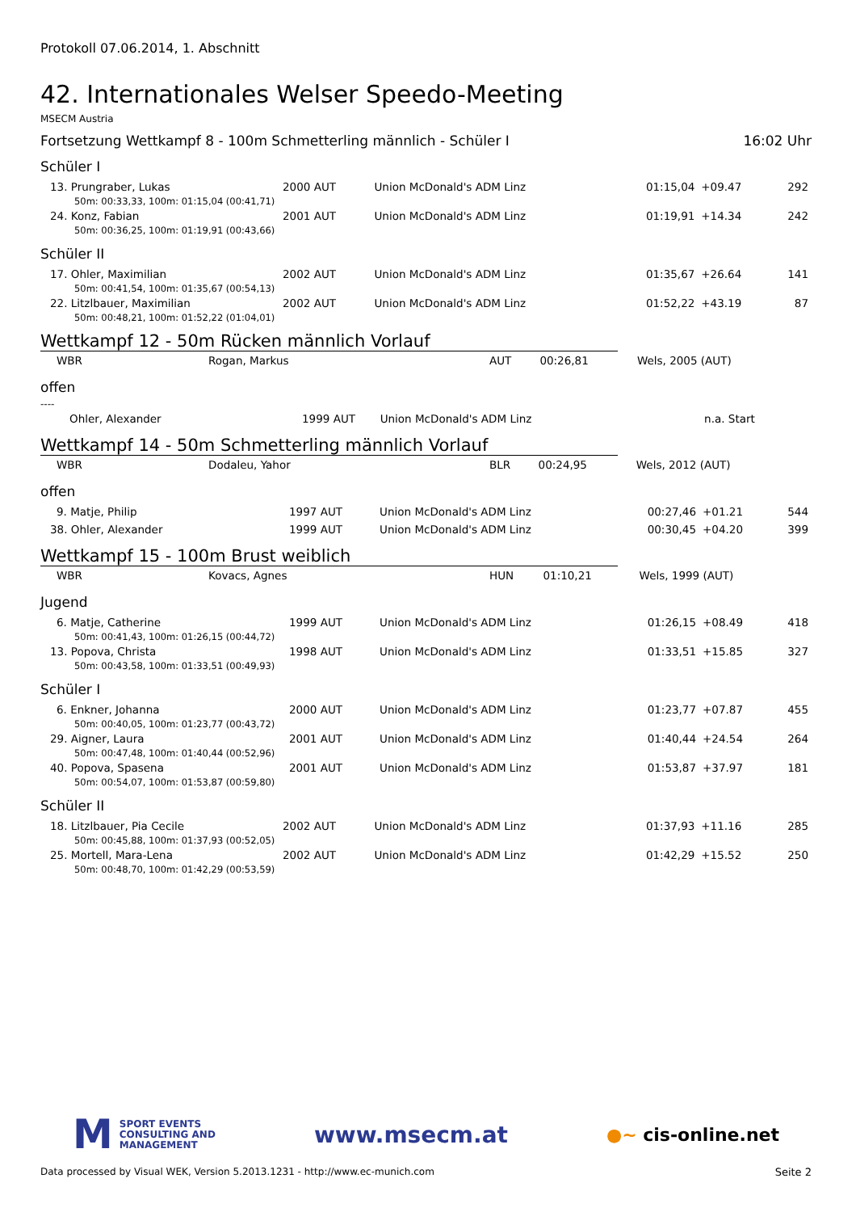Protokoll 07.06.2014, 1. Abschnitt
42. Internationales Welser Speedo-Meeting
MSECM Austria
Fortsetzung Wettkampf 8 - 100m Schmetterling männlich - Schüler I 16:02 Uhr
Schüler I
| 13. Prungraber, Lukas | 2000 AUT | Union McDonald's ADM Linz | 01:15,04 | +09.47 | 292 |
| 50m: 00:33,33, 100m: 01:15,04 (00:41,71) | | | | | |
| 24. Konz, Fabian | 2001 AUT | Union McDonald's ADM Linz | 01:19,91 | +14.34 | 242 |
| 50m: 00:36,25, 100m: 01:19,91 (00:43,66) | | | | | |
Schüler II
| 17. Ohler, Maximilian | 2002 AUT | Union McDonald's ADM Linz | 01:35,67 | +26.64 | 141 |
| 50m: 00:41,54, 100m: 01:35,67 (00:54,13) | | | | | |
| 22. Litzlbauer, Maximilian | 2002 AUT | Union McDonald's ADM Linz | 01:52,22 | +43.19 | 87 |
| 50m: 00:48,21, 100m: 01:52,22 (01:04,01) | | | | | |
Wettkampf 12 - 50m Rücken männlich Vorlauf
| WBR | Rogan, Markus | AUT | 00:26,81 | Wels, 2005 (AUT) |
offen
----
| Ohler, Alexander | 1999 AUT | Union McDonald's ADM Linz | n.a. Start |
Wettkampf 14 - 50m Schmetterling männlich Vorlauf
| WBR | Dodaleu, Yahor | BLR | 00:24,95 | Wels, 2012 (AUT) |
offen
| 9. Matje, Philip | 1997 AUT | Union McDonald's ADM Linz | 00:27,46 | +01.21 | 544 |
| 38. Ohler, Alexander | 1999 AUT | Union McDonald's ADM Linz | 00:30,45 | +04.20 | 399 |
Wettkampf 15 - 100m Brust weiblich
| WBR | Kovacs, Agnes | HUN | 01:10,21 | Wels, 1999 (AUT) |
Jugend
| 6. Matje, Catherine | 1999 AUT | Union McDonald's ADM Linz | 01:26,15 | +08.49 | 418 |
| 50m: 00:41,43, 100m: 01:26,15 (00:44,72) | | | | | |
| 13. Popova, Christa | 1998 AUT | Union McDonald's ADM Linz | 01:33,51 | +15.85 | 327 |
| 50m: 00:43,58, 100m: 01:33,51 (00:49,93) | | | | | |
Schüler I
| 6. Enkner, Johanna | 2000 AUT | Union McDonald's ADM Linz | 01:23,77 | +07.87 | 455 |
| 50m: 00:40,05, 100m: 01:23,77 (00:43,72) | | | | | |
| 29. Aigner, Laura | 2001 AUT | Union McDonald's ADM Linz | 01:40,44 | +24.54 | 264 |
| 50m: 00:47,48, 100m: 01:40,44 (00:52,96) | | | | | |
| 40. Popova, Spasena | 2001 AUT | Union McDonald's ADM Linz | 01:53,87 | +37.97 | 181 |
| 50m: 00:54,07, 100m: 01:53,87 (00:59,80) | | | | | |
Schüler II
| 18. Litzlbauer, Pia Cecile | 2002 AUT | Union McDonald's ADM Linz | 01:37,93 | +11.16 | 285 |
| 50m: 00:45,88, 100m: 01:37,93 (00:52,05) | | | | | |
| 25. Mortell, Mara-Lena | 2002 AUT | Union McDonald's ADM Linz | 01:42,29 | +15.52 | 250 |
| 50m: 00:48,70, 100m: 01:42,29 (00:53,59) | | | | | |
M SPORT EVENTS
CONSULTING AND
MANAGEMENT
www.msecm.at
●~ cis-online.net
Data processed by Visual WEK, Version 5.2013.1231 - http://www.ec-munich.com Seite 2